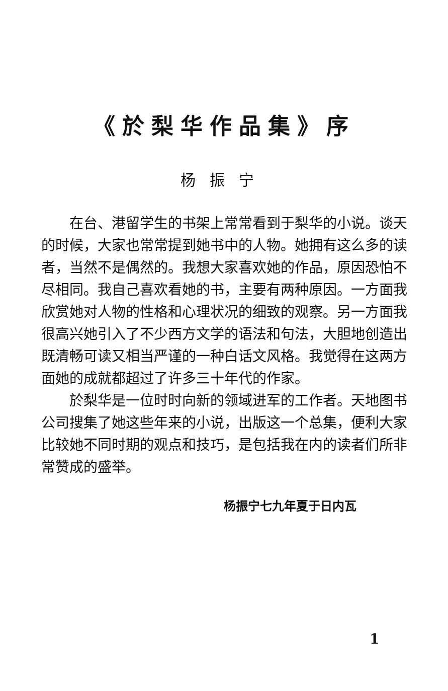《於梨华作品集》序
杨振宁
在台、港留学生的书架上常常看到于梨华的小说。谈天的时候，大家也常常提到她书中的人物。她拥有这么多的读者，当然不是偶然的。我想大家喜欢她的作品，原因恐怕不尽相同。我自己喜欢看她的书，主要有两种原因。一方面我欣赏她对人物的性格和心理状况的细致的观察。另一方面我很高兴她引入了不少西方文学的语法和句法，大胆地创造出既清畅可读又相当严谨的一种白话文风格。我觉得在这两方面她的成就都超过了许多三十年代的作家。
於梨华是一位时时向新的领域进军的工作者。天地图书公司搜集了她这些年来的小说，出版这一个总集，便利大家比较她不同时期的观点和技巧，是包括我在内的读者们所非常赞成的盛举。
杨振宁七九年夏于日内瓦
1